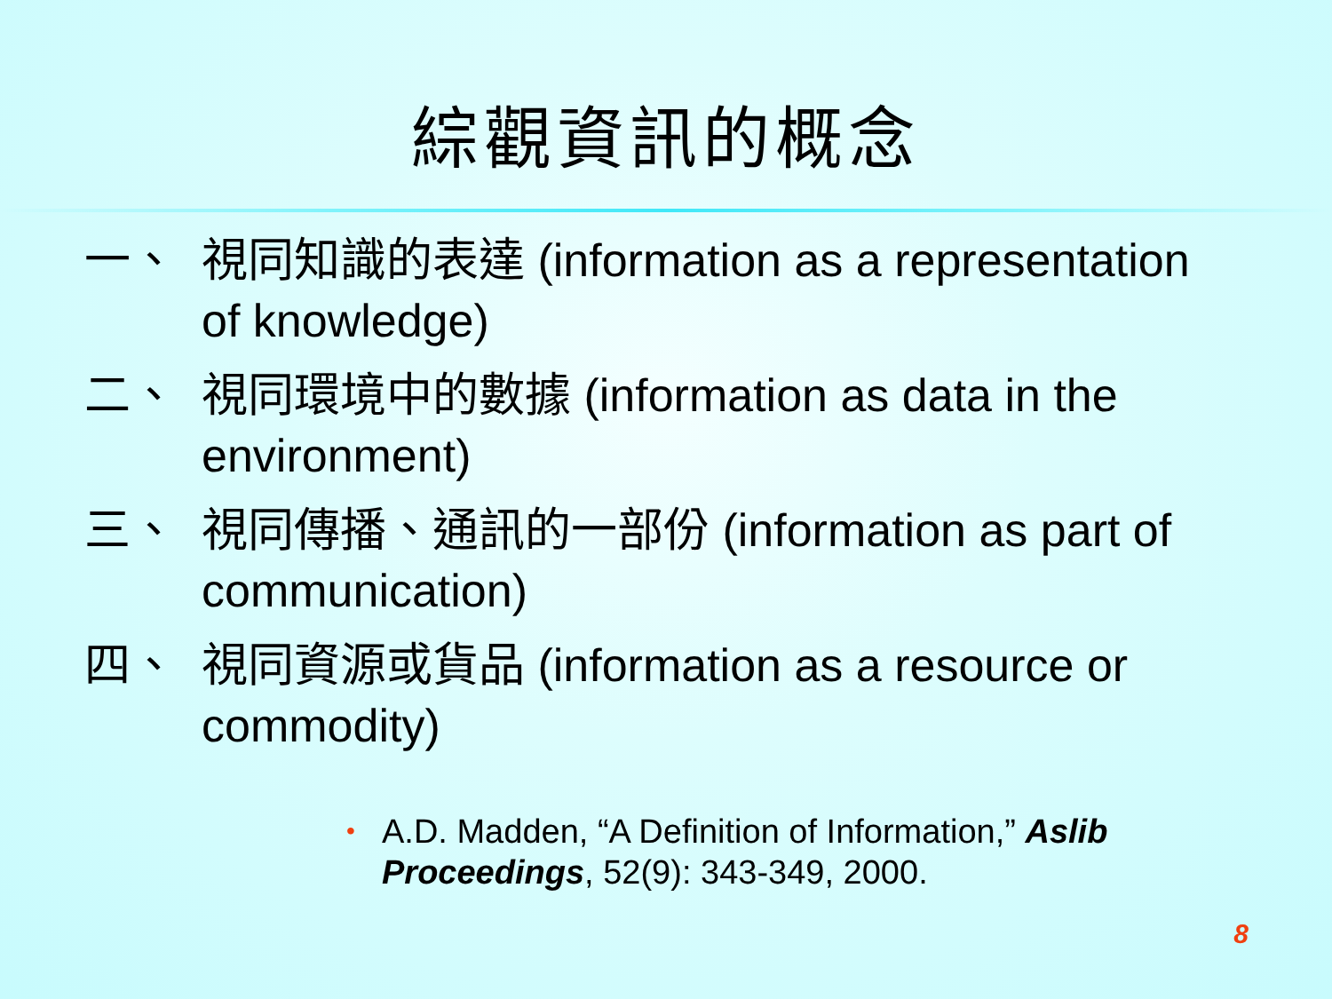綜觀資訊的概念
一、 視同知識的表達 (information as a representation of knowledge)
二、 視同環境中的數據 (information as data in the environment)
三、 視同傳播、通訊的一部份 (information as part of communication)
四、 視同資源或貨品 (information as a resource or commodity)
• A.D. Madden, “A Definition of Information,” Aslib Proceedings, 52(9): 343-349, 2000.
8